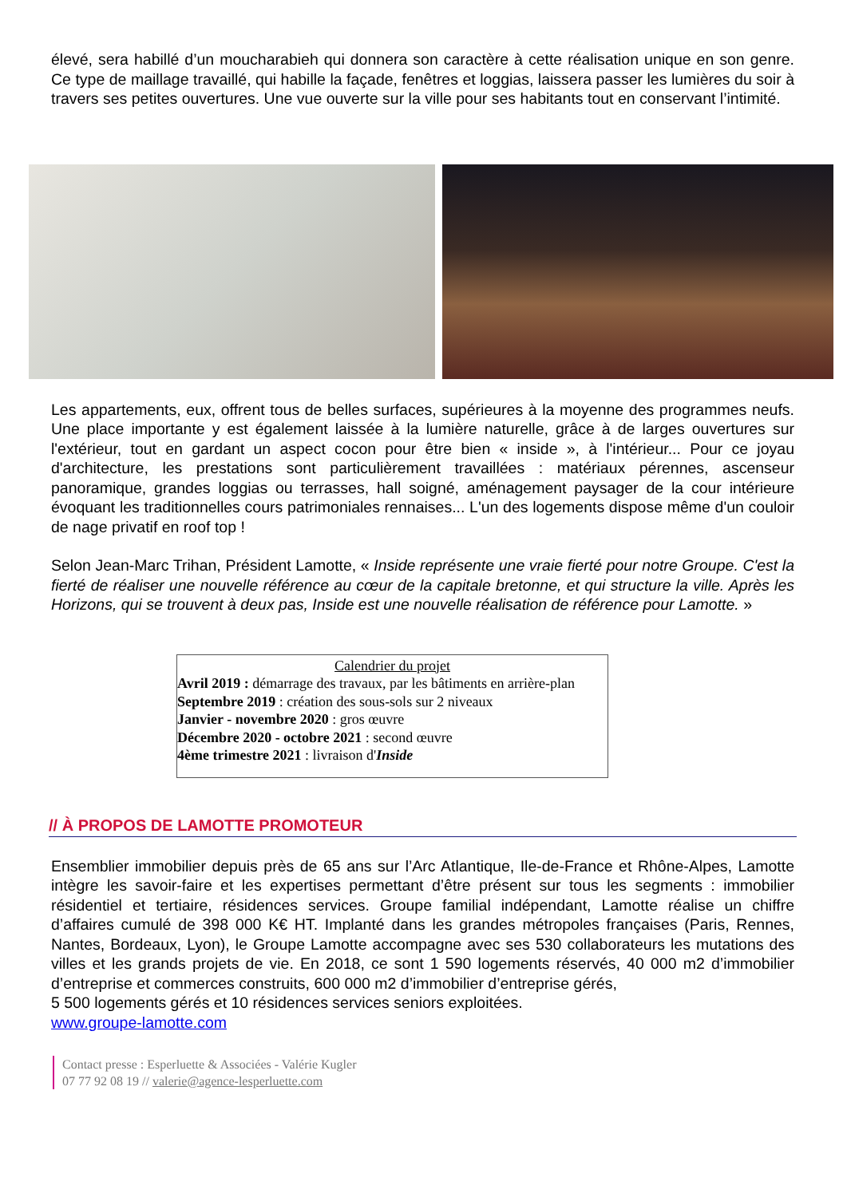élevé, sera habillé d’un moucharabieh qui donnera son caractère à cette réalisation unique en son genre. Ce type de maillage travaillé, qui habille la façade, fenêtres et loggias, laissera passer les lumières du soir à travers ses petites ouvertures. Une vue ouverte sur la ville pour ses habitants tout en conservant l’intimité.
Les appartements, eux, offrent tous de belles surfaces, supérieures à la moyenne des programmes neufs. Une place importante y est également laissée à la lumière naturelle, grâce à de larges ouvertures sur l'extérieur, tout en gardant un aspect cocon pour être bien « inside », à l'intérieur... Pour ce joyau d'architecture, les prestations sont particulièrement travaillées : matériaux pérennes, ascenseur panoramique, grandes loggias ou terrasses, hall soigné, aménagement paysager de la cour intérieure évoquant les traditionnelles cours patrimoniales rennaises... L'un des logements dispose même d'un couloir de nage privatif en roof top !
Selon Jean-Marc Trihan, Président Lamotte, « Inside représente une vraie fierté pour notre Groupe. C'est la fierté de réaliser une nouvelle référence au cœur de la capitale bretonne, et qui structure la ville. Après les Horizons, qui se trouvent à deux pas, Inside est une nouvelle réalisation de référence pour Lamotte. »
Calendrier du projet
Avril 2019 : démarrage des travaux, par les bâtiments en arrière-plan
Septembre 2019 : création des sous-sols sur 2 niveaux
Janvier - novembre 2020 : gros œuvre
Décembre 2020 - octobre 2021 : second œuvre
4ème trimestre 2021 : livraison d'Inside
// À PROPOS DE LAMOTTE PROMOTEUR
Ensemblier immobilier depuis près de 65 ans sur l’Arc Atlantique, Ile-de-France et Rhône-Alpes, Lamotte intègre les savoir-faire et les expertises permettant d’être présent sur tous les segments : immobilier résidentiel et tertiaire, résidences services. Groupe familial indépendant, Lamotte réalise un chiffre d’affaires cumulé de 398 000 K€ HT. Implanté dans les grandes métropoles françaises (Paris, Rennes, Nantes, Bordeaux, Lyon), le Groupe Lamotte accompagne avec ses 530 collaborateurs les mutations des villes et les grands projets de vie. En 2018, ce sont 1 590 logements réservés, 40 000 m2 d’immobilier d’entreprise et commerces construits, 600 000 m2 d’immobilier d’entreprise gérés,
5 500 logements gérés et 10 résidences services seniors exploitées.
www.groupe-lamotte.com
Contact presse : Esperluette & Associées - Valérie Kugler
07 77 92 08 19 // valerie@agence-lesperluette.com